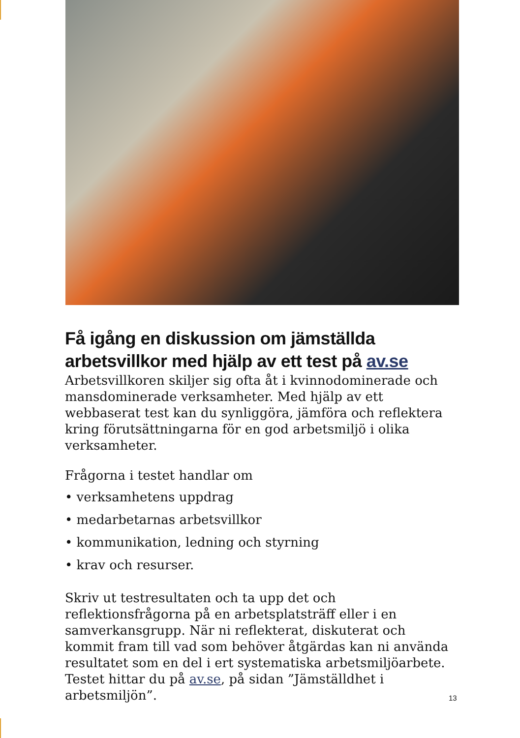Få igång en diskussion om jämställda arbetsvillkor med hjälp av ett test på av.se
Arbetsvillkoren skiljer sig ofta åt i kvinnodominerade och mansdominerade verksamheter. Med hjälp av ett webbaserat test kan du synliggöra, jämföra och reflektera kring förutsättningarna för en god arbetsmiljö i olika verksamheter.
Frågorna i testet handlar om
• verksamhetens uppdrag
• medarbetarnas arbetsvillkor
• kommunikation, ledning och styrning
• krav och resurser.
Skriv ut testresultaten och ta upp det och reflektionsfrågorna på en arbetsplatsträff eller i en samverkansgrupp. När ni reflekterat, diskuterat och kommit fram till vad som behöver åtgärdas kan ni använda resultatet som en del i ert systematiska arbetsmiljöarbete. Testet hittar du på av.se, på sidan ”Jämställdhet i arbetsmiljön”.
13